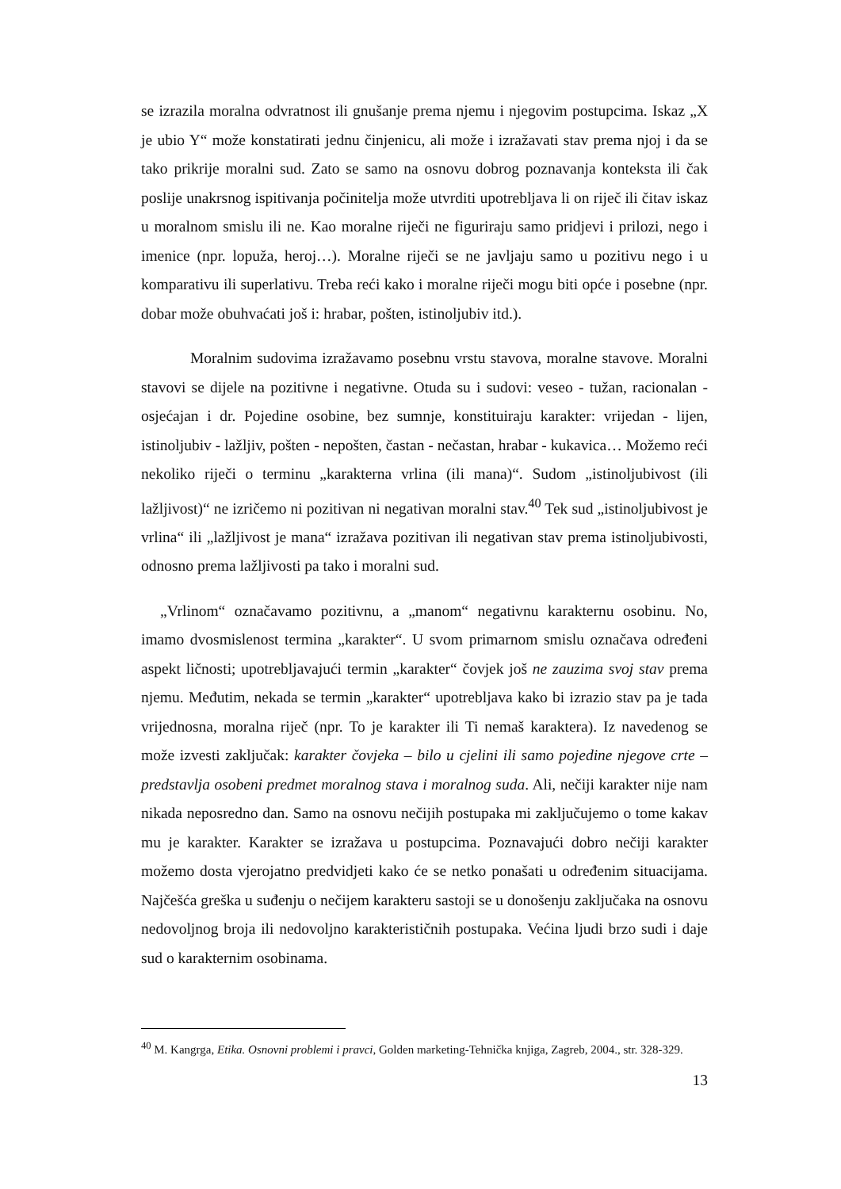se izrazila moralna odvratnost ili gnušanje prema njemu i njegovim postupcima. Iskaz „X je ubio Y“ može konstatirati jednu činjenicu, ali može i izražavati stav prema njoj i da se tako prikrije moralni sud. Zato se samo na osnovu dobrog poznavanja konteksta ili čak poslije unakrsnog ispitivanja počinitelja može utvrditi upotrebljava li on riječ ili čitav iskaz u moralnom smislu ili ne. Kao moralne riječi ne figuriraju samo pridjevi i prilozi, nego i imenice (npr. lopuža, heroj…). Moralne riječi se ne javljaju samo u pozitivu nego i u komparativu ili superlativu. Treba reći kako i moralne riječi mogu biti opće i posebne (npr. dobar može obuhvaćati još i: hrabar, pošten, istinoljubiv itd.).
Moralnim sudovima izražavamo posebnu vrstu stavova, moralne stavove. Moralni stavovi se dijele na pozitivne i negativne. Otuda su i sudovi: veseo - tužan, racionalan - osjećajan i dr. Pojedine osobine, bez sumnje, konstituiraju karakter: vrijedan - lijen, istinoljubiv - lažljiv, pošten - nepošten, častan - nečastan, hrabar - kukavica… Možemo reći nekoliko riječi o terminu „karakterna vrlina (ili mana)“. Sudom „istinoljubivost (ili lažljivost)“ ne izričemo ni pozitivan ni negativan moralni stav.<sup>40</sup> Tek sud „istinoljubivost je vrlina“ ili „lažljivost je mana“ izražava pozitivan ili negativan stav prema istinoljubivosti, odnosno prema lažljivosti pa tako i moralni sud.
„Vrlinom“ označavamo pozitivnu, a „manom“ negativnu karakternu osobinu. No, imamo dvosmislenost termina „karakter“. U svom primarnom smislu označava određeni aspekt ličnosti; upotrebljavajući termin „karakter“ čovjek još ne zauzima svoj stav prema njemu. Međutim, nekada se termin „karakter“ upotrebljava kako bi izrazio stav pa je tada vrijednosna, moralna riječ (npr. To je karakter ili Ti nemaš karaktera). Iz navedenog se može izvesti zaključak: karakter čovjeka – bilo u cjelini ili samo pojedine njegove crte – predstavlja osobeni predmet moralnog stava i moralnog suda. Ali, nečiji karakter nije nam nikada neposredno dan. Samo na osnovu nečijih postupaka mi zaključujemo o tome kakav mu je karakter. Karakter se izražava u postupcima. Poznavajući dobro nečiji karakter možemo dosta vjerojatno predvidjeti kako će se netko ponašati u određenim situacijama. Najčešća greška u suđenju o nečijem karakteru sastoji se u donošenju zaključaka na osnovu nedovoljnog broja ili nedovoljno karakterističnih postupaka. Većina ljudi brzo sudi i daje sud o karakternim osobinama.
<sup>40</sup> M. Kangrga, Etika. Osnovni problemi i pravci, Golden marketing-Tehnička knjiga, Zagreb, 2004., str. 328-329.
13